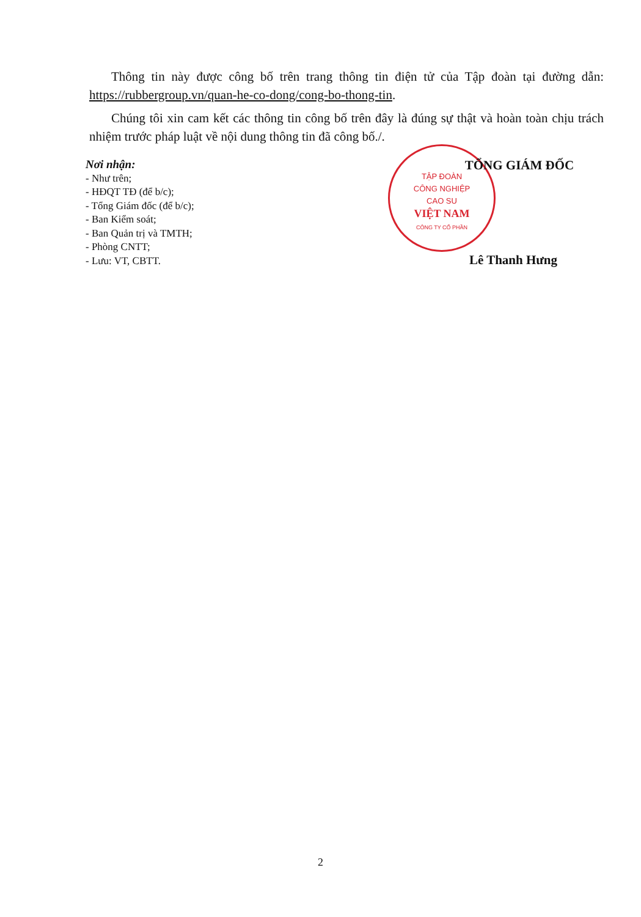Thông tin này được công bố trên trang thông tin điện tử của Tập đoàn tại đường dẫn: https://rubbergroup.vn/quan-he-co-dong/cong-bo-thong-tin.
Chúng tôi xin cam kết các thông tin công bố trên đây là đúng sự thật và hoàn toàn chịu trách nhiệm trước pháp luật về nội dung thông tin đã công bố./.
Nơi nhận:
- Như trên;
- HĐQT TĐ (để b/c);
- Tổng Giám đốc (để b/c);
- Ban Kiểm soát;
- Ban Quản trị và TMTH;
- Phòng CNTT;
- Lưu: VT, CBTT.
TẬP ĐOÀN
CÔNG NGHIỆP
CAO SU
VIỆT NAM
CÔNG TY CỔ PHẦN
TỔNG GIÁM ĐỐC
Lê Thanh Hưng
2